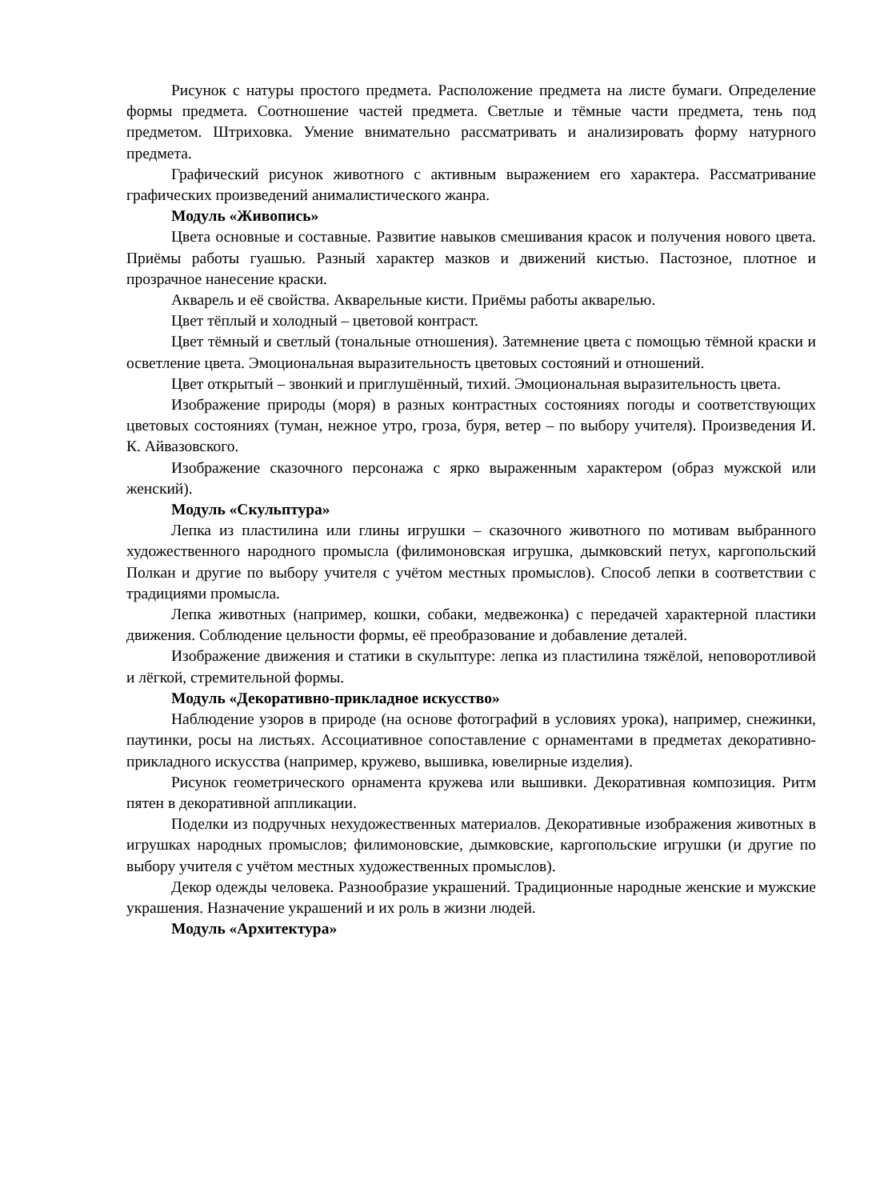Рисунок с натуры простого предмета. Расположение предмета на листе бумаги. Определение формы предмета. Соотношение частей предмета. Светлые и тёмные части предмета, тень под предметом. Штриховка. Умение внимательно рассматривать и анализировать форму натурного предмета.
Графический рисунок животного с активным выражением его характера. Рассматривание графических произведений анималистического жанра.
Модуль «Живопись»
Цвета основные и составные. Развитие навыков смешивания красок и получения нового цвета. Приёмы работы гуашью. Разный характер мазков и движений кистью. Пастозное, плотное и прозрачное нанесение краски.
Акварель и её свойства. Акварельные кисти. Приёмы работы акварелью.
Цвет тёплый и холодный – цветовой контраст.
Цвет тёмный и светлый (тональные отношения). Затемнение цвета с помощью тёмной краски и осветление цвета. Эмоциональная выразительность цветовых состояний и отношений.
Цвет открытый – звонкий и приглушённый, тихий. Эмоциональная выразительность цвета.
Изображение природы (моря) в разных контрастных состояниях погоды и соответствующих цветовых состояниях (туман, нежное утро, гроза, буря, ветер – по выбору учителя). Произведения И. К. Айвазовского.
Изображение сказочного персонажа с ярко выраженным характером (образ мужской или женский).
Модуль «Скульптура»
Лепка из пластилина или глины игрушки – сказочного животного по мотивам выбранного художественного народного промысла (филимоновская игрушка, дымковский петух, каргопольский Полкан и другие по выбору учителя с учётом местных промыслов). Способ лепки в соответствии с традициями промысла.
Лепка животных (например, кошки, собаки, медвежонка) с передачей характерной пластики движения. Соблюдение цельности формы, её преобразование и добавление деталей.
Изображение движения и статики в скульптуре: лепка из пластилина тяжёлой, неповоротливой и лёгкой, стремительной формы.
Модуль «Декоративно-прикладное искусство»
Наблюдение узоров в природе (на основе фотографий в условиях урока), например, снежинки, паутинки, росы на листьях. Ассоциативное сопоставление с орнаментами в предметах декоративно-прикладного искусства (например, кружево, вышивка, ювелирные изделия).
Рисунок геометрического орнамента кружева или вышивки. Декоративная композиция. Ритм пятен в декоративной аппликации.
Поделки из подручных нехудожественных материалов. Декоративные изображения животных в игрушках народных промыслов; филимоновские, дымковские, каргопольские игрушки (и другие по выбору учителя с учётом местных художественных промыслов).
Декор одежды человека. Разнообразие украшений. Традиционные народные женские и мужские украшения. Назначение украшений и их роль в жизни людей.
Модуль «Архитектура»